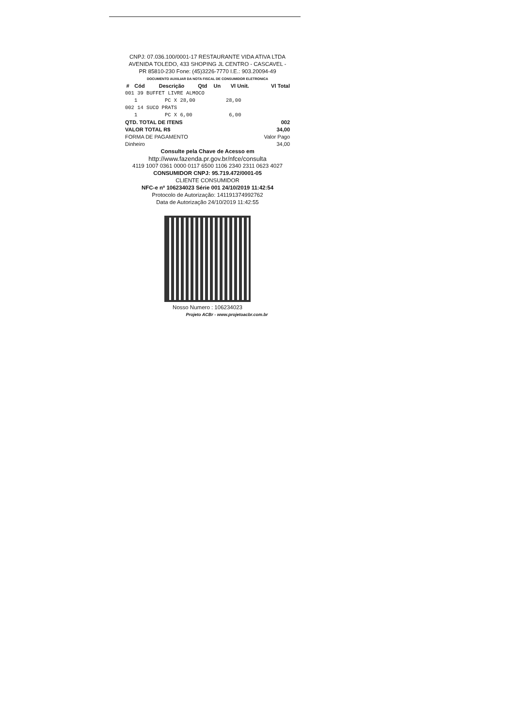CNPJ: 07.036.100/0001-17 RESTAURANTE VIDA ATIVA LTDA
AVENIDA TOLEDO, 433 SHOPING JL CENTRO - CASCAVEL - PR 85810-230 Fone: (45)3226-7770 I.E.: 903.20094-49
DOCUMENTO AUXILIAR DA NOTA FISCAL DE CONSUMIDOR ELETRONICA
| # | Cód | Descrição | Qtd | Un | Vl Unit. | Vl Total |
| --- | --- | --- | --- | --- | --- | --- |
001 39 BUFFET LIVRE ALMOCO 1 PC X 28,00 28,00 002 14 SUCO PRATS 1 PC X 6,00 6,00
| QTD. TOTAL DE ITENS | 002 |
| VALOR TOTAL R$ | 34,00 |
| FORMA DE PAGAMENTO | Valor Pago |
| Dinheiro | 34,00 |
Consulte pela Chave de Acesso em
http://www.fazenda.pr.gov.br/nfce/consulta
4119 1007 0361 0000 0117 6500 1106 2340 2311 0623 4027
CONSUMIDOR CNPJ: 95.719.472/0001-05
CLIENTE CONSUMIDOR
NFC-e nº 106234023 Série 001 24/10/2019 11:42:54
Protocolo de Autorização: 141191374992762
Data de Autorização 24/10/2019 11:42:55
Nosso Numero : 106234023
Projeto ACBr - www.projetoacbr.com.br